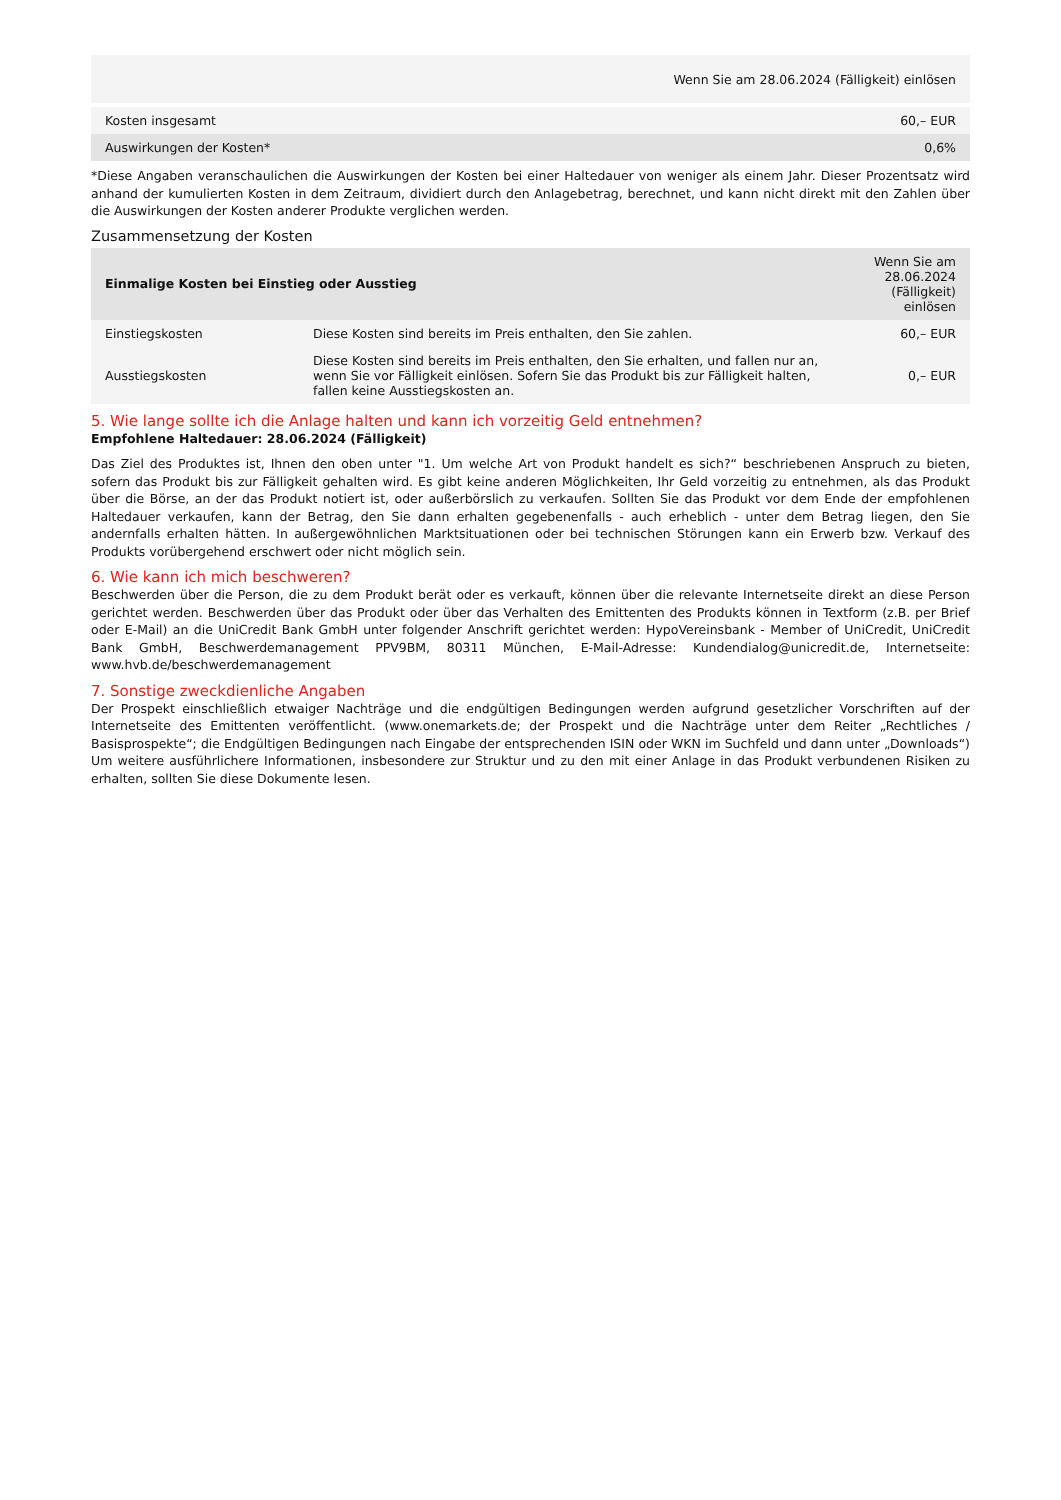| | Wenn Sie am 28.06.2024 (Fälligkeit) einlösen |
| --- | --- |
| Kosten insgesamt | 60,– EUR |
| Auswirkungen der Kosten* | 0,6% |
*Diese Angaben veranschaulichen die Auswirkungen der Kosten bei einer Haltedauer von weniger als einem Jahr. Dieser Prozentsatz wird anhand der kumulierten Kosten in dem Zeitraum, dividiert durch den Anlagebetrag, berechnet, und kann nicht direkt mit den Zahlen über die Auswirkungen der Kosten anderer Produkte verglichen werden.
Zusammensetzung der Kosten
| Einmalige Kosten bei Einstieg oder Ausstieg | | Wenn Sie am 28.06.2024 (Fälligkeit) einlösen |
| --- | --- | --- |
| Einstiegskosten | Diese Kosten sind bereits im Preis enthalten, den Sie zahlen. | 60,– EUR |
| Ausstiegskosten | Diese Kosten sind bereits im Preis enthalten, den Sie erhalten, und fallen nur an, wenn Sie vor Fälligkeit einlösen. Sofern Sie das Produkt bis zur Fälligkeit halten, fallen keine Ausstiegskosten an. | 0,– EUR |
5. Wie lange sollte ich die Anlage halten und kann ich vorzeitig Geld entnehmen?
Empfohlene Haltedauer: 28.06.2024 (Fälligkeit)
Das Ziel des Produktes ist, Ihnen den oben unter "1. Um welche Art von Produkt handelt es sich?“ beschriebenen Anspruch zu bieten, sofern das Produkt bis zur Fälligkeit gehalten wird. Es gibt keine anderen Möglichkeiten, Ihr Geld vorzeitig zu entnehmen, als das Produkt über die Börse, an der das Produkt notiert ist, oder außerbörslich zu verkaufen. Sollten Sie das Produkt vor dem Ende der empfohlenen Haltedauer verkaufen, kann der Betrag, den Sie dann erhalten gegebenenfalls - auch erheblich - unter dem Betrag liegen, den Sie andernfalls erhalten hätten. In außergewöhnlichen Marktsituationen oder bei technischen Störungen kann ein Erwerb bzw. Verkauf des Produkts vorübergehend erschwert oder nicht möglich sein.
6. Wie kann ich mich beschweren?
Beschwerden über die Person, die zu dem Produkt berät oder es verkauft, können über die relevante Internetseite direkt an diese Person gerichtet werden. Beschwerden über das Produkt oder über das Verhalten des Emittenten des Produkts können in Textform (z.B. per Brief oder E-Mail) an die UniCredit Bank GmbH unter folgender Anschrift gerichtet werden: HypoVereinsbank - Member of UniCredit, UniCredit Bank GmbH, Beschwerdemanagement PPV9BM, 80311 München, E-Mail-Adresse: Kundendialog@unicredit.de, Internetseite: www.hvb.de/beschwerdemanagement
7. Sonstige zweckdienliche Angaben
Der Prospekt einschließlich etwaiger Nachträge und die endgültigen Bedingungen werden aufgrund gesetzlicher Vorschriften auf der Internetseite des Emittenten veröffentlicht. (www.onemarkets.de; der Prospekt und die Nachträge unter dem Reiter „Rechtliches / Basisprospekte“; die Endgültigen Bedingungen nach Eingabe der entsprechenden ISIN oder WKN im Suchfeld und dann unter „Downloads“) Um weitere ausführlichere Informationen, insbesondere zur Struktur und zu den mit einer Anlage in das Produkt verbundenen Risiken zu erhalten, sollten Sie diese Dokumente lesen.